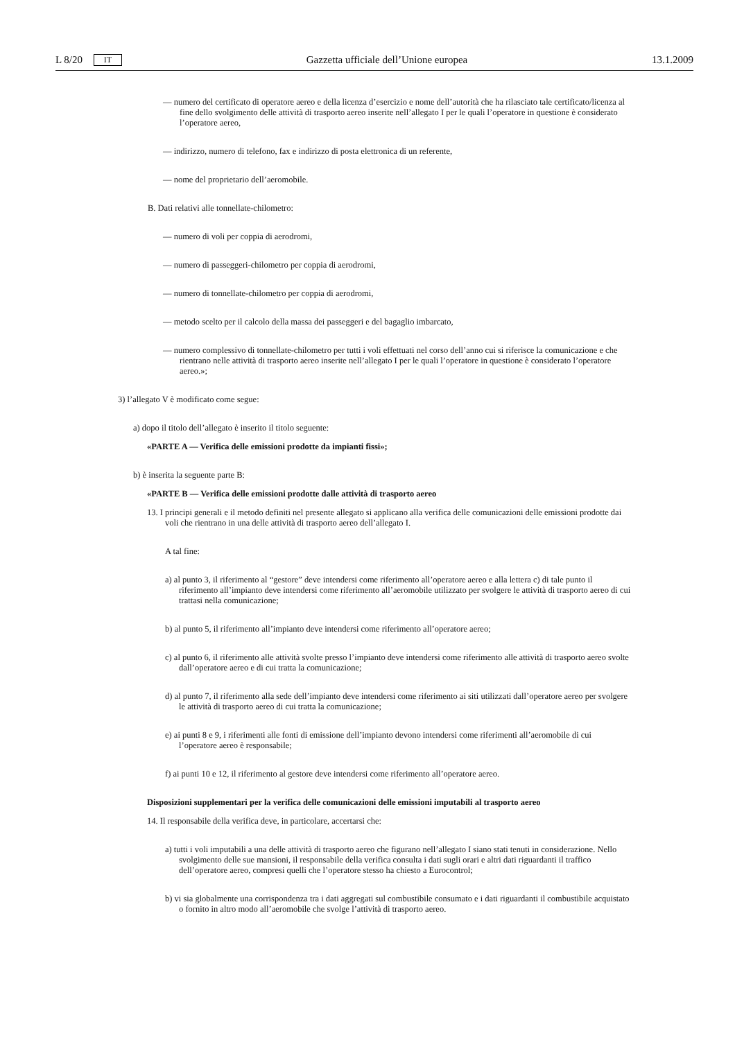L 8/20 IT Gazzetta ufficiale dell’Unione europea 13.1.2009
— numero del certificato di operatore aereo e della licenza d’esercizio e nome dell’autorità che ha rilasciato tale certificato/licenza al fine dello svolgimento delle attività di trasporto aereo inserite nell’allegato I per le quali l’operatore in questione è considerato l’operatore aereo,
— indirizzo, numero di telefono, fax e indirizzo di posta elettronica di un referente,
— nome del proprietario dell’aeromobile.
B. Dati relativi alle tonnellate-chilometro:
— numero di voli per coppia di aerodromi,
— numero di passeggeri-chilometro per coppia di aerodromi,
— numero di tonnellate-chilometro per coppia di aerodromi,
— metodo scelto per il calcolo della massa dei passeggeri e del bagaglio imbarcato,
— numero complessivo di tonnellate-chilometro per tutti i voli effettuati nel corso dell’anno cui si riferisce la comunicazione e che rientrano nelle attività di trasporto aereo inserite nell’allegato I per le quali l’operatore in questione è considerato l’operatore aereo.»;
3) l’allegato V è modificato come segue:
a) dopo il titolo dell’allegato è inserito il titolo seguente:
«PARTE A — Verifica delle emissioni prodotte da impianti fissi»;
b) è inserita la seguente parte B:
«PARTE B — Verifica delle emissioni prodotte dalle attività di trasporto aereo
13. I principi generali e il metodo definiti nel presente allegato si applicano alla verifica delle comunicazioni delle emissioni prodotte dai voli che rientrano in una delle attività di trasporto aereo dell’allegato I.
A tal fine:
a) al punto 3, il riferimento al “gestore” deve intendersi come riferimento all’operatore aereo e alla lettera c) di tale punto il riferimento all’impianto deve intendersi come riferimento all’aeromobile utilizzato per svolgere le attività di trasporto aereo di cui trattasi nella comunicazione;
b) al punto 5, il riferimento all’impianto deve intendersi come riferimento all’operatore aereo;
c) al punto 6, il riferimento alle attività svolte presso l’impianto deve intendersi come riferimento alle attività di trasporto aereo svolte dall’operatore aereo e di cui tratta la comunicazione;
d) al punto 7, il riferimento alla sede dell’impianto deve intendersi come riferimento ai siti utilizzati dall’operatore aereo per svolgere le attività di trasporto aereo di cui tratta la comunicazione;
e) ai punti 8 e 9, i riferimenti alle fonti di emissione dell’impianto devono intendersi come riferimenti all’aeromobile di cui l’operatore aereo è responsabile;
f) ai punti 10 e 12, il riferimento al gestore deve intendersi come riferimento all’operatore aereo.
Disposizioni supplementari per la verifica delle comunicazioni delle emissioni imputabili al trasporto aereo
14. Il responsabile della verifica deve, in particolare, accertarsi che:
a) tutti i voli imputabili a una delle attività di trasporto aereo che figurano nell’allegato I siano stati tenuti in considerazione. Nello svolgimento delle sue mansioni, il responsabile della verifica consulta i dati sugli orari e altri dati riguardanti il traffico dell’operatore aereo, compresi quelli che l’operatore stesso ha chiesto a Eurocontrol;
b) vi sia globalmente una corrispondenza tra i dati aggregati sul combustibile consumato e i dati riguardanti il combustibile acquistato o fornito in altro modo all’aeromobile che svolge l’attività di trasporto aereo.